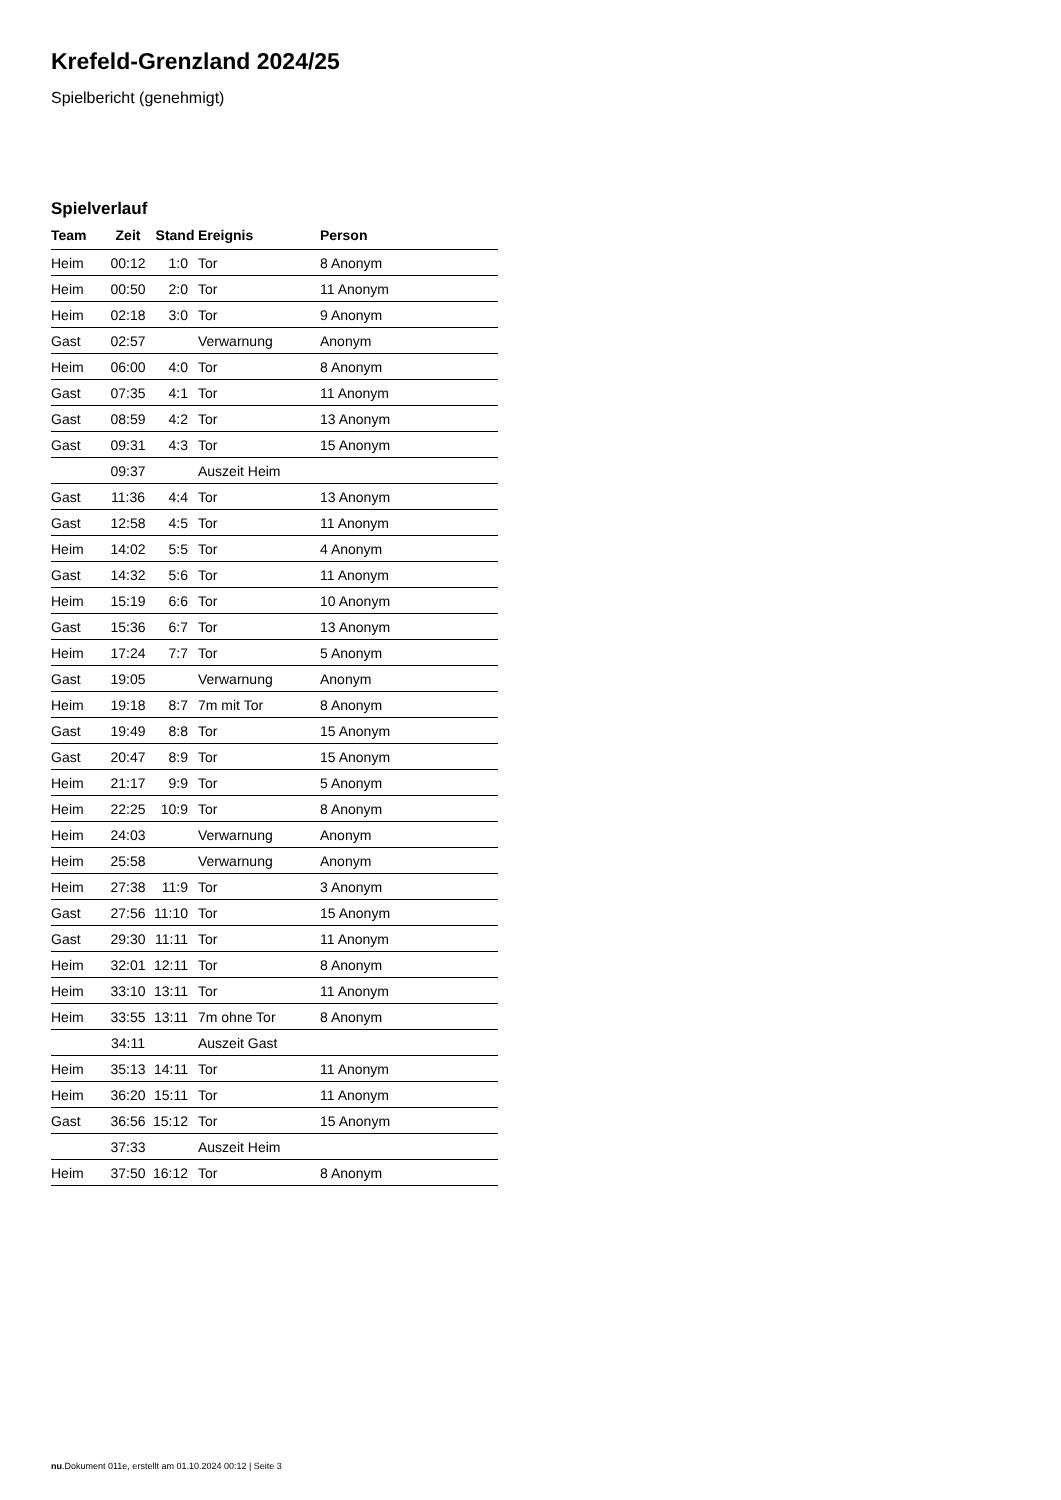Krefeld-Grenzland 2024/25
Spielbericht (genehmigt)
Spielverlauf
| Team | Zeit | Stand | Ereignis | Person |
| --- | --- | --- | --- | --- |
| Heim | 00:12 | 1:0 | Tor | 8 Anonym |
| Heim | 00:50 | 2:0 | Tor | 11 Anonym |
| Heim | 02:18 | 3:0 | Tor | 9 Anonym |
| Gast | 02:57 | | Verwarnung | Anonym |
| Heim | 06:00 | 4:0 | Tor | 8 Anonym |
| Gast | 07:35 | 4:1 | Tor | 11 Anonym |
| Gast | 08:59 | 4:2 | Tor | 13 Anonym |
| Gast | 09:31 | 4:3 | Tor | 15 Anonym |
| | 09:37 | | Auszeit Heim | |
| Gast | 11:36 | 4:4 | Tor | 13 Anonym |
| Gast | 12:58 | 4:5 | Tor | 11 Anonym |
| Heim | 14:02 | 5:5 | Tor | 4 Anonym |
| Gast | 14:32 | 5:6 | Tor | 11 Anonym |
| Heim | 15:19 | 6:6 | Tor | 10 Anonym |
| Gast | 15:36 | 6:7 | Tor | 13 Anonym |
| Heim | 17:24 | 7:7 | Tor | 5 Anonym |
| Gast | 19:05 | | Verwarnung | Anonym |
| Heim | 19:18 | 8:7 | 7m mit Tor | 8 Anonym |
| Gast | 19:49 | 8:8 | Tor | 15 Anonym |
| Gast | 20:47 | 8:9 | Tor | 15 Anonym |
| Heim | 21:17 | 9:9 | Tor | 5 Anonym |
| Heim | 22:25 | 10:9 | Tor | 8 Anonym |
| Heim | 24:03 | | Verwarnung | Anonym |
| Heim | 25:58 | | Verwarnung | Anonym |
| Heim | 27:38 | 11:9 | Tor | 3 Anonym |
| Gast | 27:56 | 11:10 | Tor | 15 Anonym |
| Gast | 29:30 | 11:11 | Tor | 11 Anonym |
| Heim | 32:01 | 12:11 | Tor | 8 Anonym |
| Heim | 33:10 | 13:11 | Tor | 11 Anonym |
| Heim | 33:55 | 13:11 | 7m ohne Tor | 8 Anonym |
| | 34:11 | | Auszeit Gast | |
| Heim | 35:13 | 14:11 | Tor | 11 Anonym |
| Heim | 36:20 | 15:11 | Tor | 11 Anonym |
| Gast | 36:56 | 15:12 | Tor | 15 Anonym |
| | 37:33 | | Auszeit Heim | |
| Heim | 37:50 | 16:12 | Tor | 8 Anonym |
nu.Dokument 011e, erstellt am 01.10.2024 00:12 | Seite 3